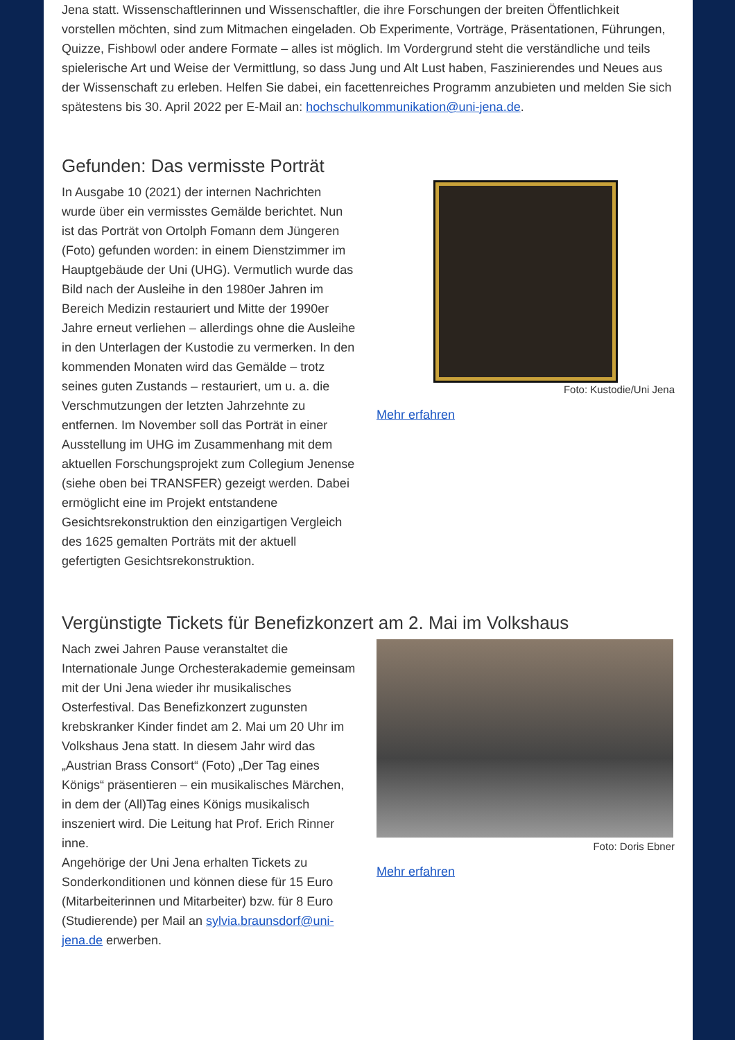Jena statt. Wissenschaftlerinnen und Wissenschaftler, die ihre Forschungen der breiten Öffentlichkeit vorstellen möchten, sind zum Mitmachen eingeladen. Ob Experimente, Vorträge, Präsentationen, Führungen, Quizze, Fishbowl oder andere Formate – alles ist möglich. Im Vordergrund steht die verständliche und teils spielerische Art und Weise der Vermittlung, so dass Jung und Alt Lust haben, Faszinierendes und Neues aus der Wissenschaft zu erleben. Helfen Sie dabei, ein facettenreiches Programm anzubieten und melden Sie sich spätestens bis 30. April 2022 per E-Mail an: hochschulkommunikation@uni-jena.de.
Gefunden: Das vermisste Porträt
In Ausgabe 10 (2021) der internen Nachrichten wurde über ein vermisstes Gemälde berichtet. Nun ist das Porträt von Ortolph Fomann dem Jüngeren (Foto) gefunden worden: in einem Dienstzimmer im Hauptgebäude der Uni (UHG). Vermutlich wurde das Bild nach der Ausleihe in den 1980er Jahren im Bereich Medizin restauriert und Mitte der 1990er Jahre erneut verliehen – allerdings ohne die Ausleihe in den Unterlagen der Kustodie zu vermerken. In den kommenden Monaten wird das Gemälde – trotz seines guten Zustands – restauriert, um u. a. die Verschmutzungen der letzten Jahrzehnte zu entfernen. Im November soll das Porträt in einer Ausstellung im UHG im Zusammenhang mit dem aktuellen Forschungsprojekt zum Collegium Jenense (siehe oben bei TRANSFER) gezeigt werden. Dabei ermöglicht eine im Projekt entstandene Gesichtsrekonstruktion den einzigartigen Vergleich des 1625 gemalten Porträts mit der aktuell gefertigten Gesichtsrekonstruktion.
Foto: Kustodie/Uni Jena
Mehr erfahren
Vergünstigte Tickets für Benefizkonzert am 2. Mai im Volkshaus
Nach zwei Jahren Pause veranstaltet die Internationale Junge Orchesterakademie gemeinsam mit der Uni Jena wieder ihr musikalisches Osterfestival. Das Benefizkonzert zugunsten krebskranker Kinder findet am 2. Mai um 20 Uhr im Volkshaus Jena statt. In diesem Jahr wird das „Austrian Brass Consort“ (Foto) „Der Tag eines Königs“ präsentieren – ein musikalisches Märchen, in dem der (All)Tag eines Königs musikalisch inszeniert wird. Die Leitung hat Prof. Erich Rinner inne.
Angehörige der Uni Jena erhalten Tickets zu Sonderkonditionen und können diese für 15 Euro (Mitarbeiterinnen und Mitarbeiter) bzw. für 8 Euro (Studierende) per Mail an sylvia.braunsdorf@uni-jena.de erwerben.
Foto: Doris Ebner
Mehr erfahren